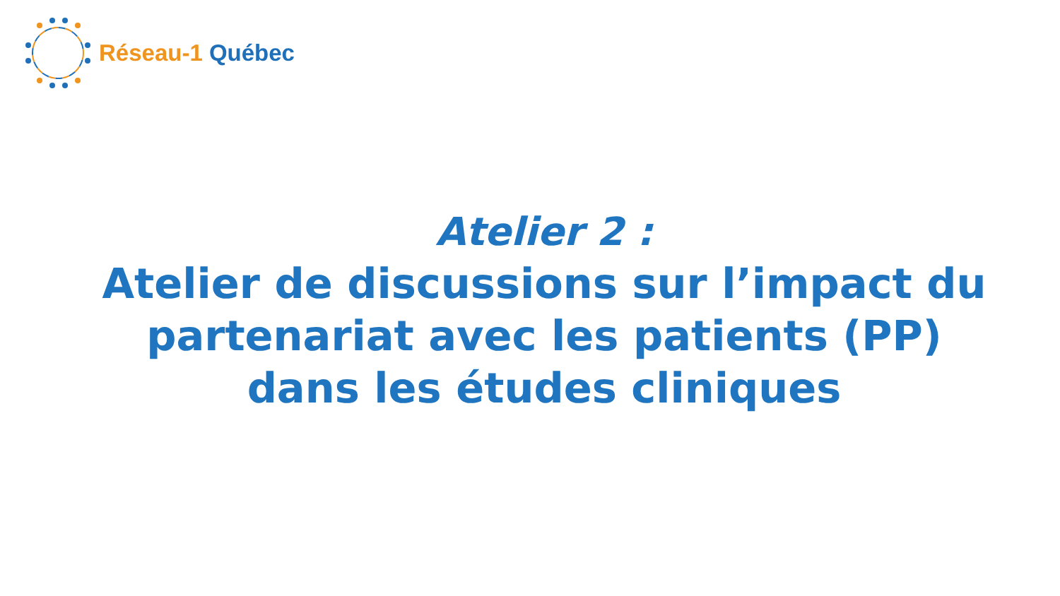Réseau-1 Québec
Atelier 2 :
Atelier de discussions sur l’impact du partenariat avec les patients (PP) dans les études cliniques